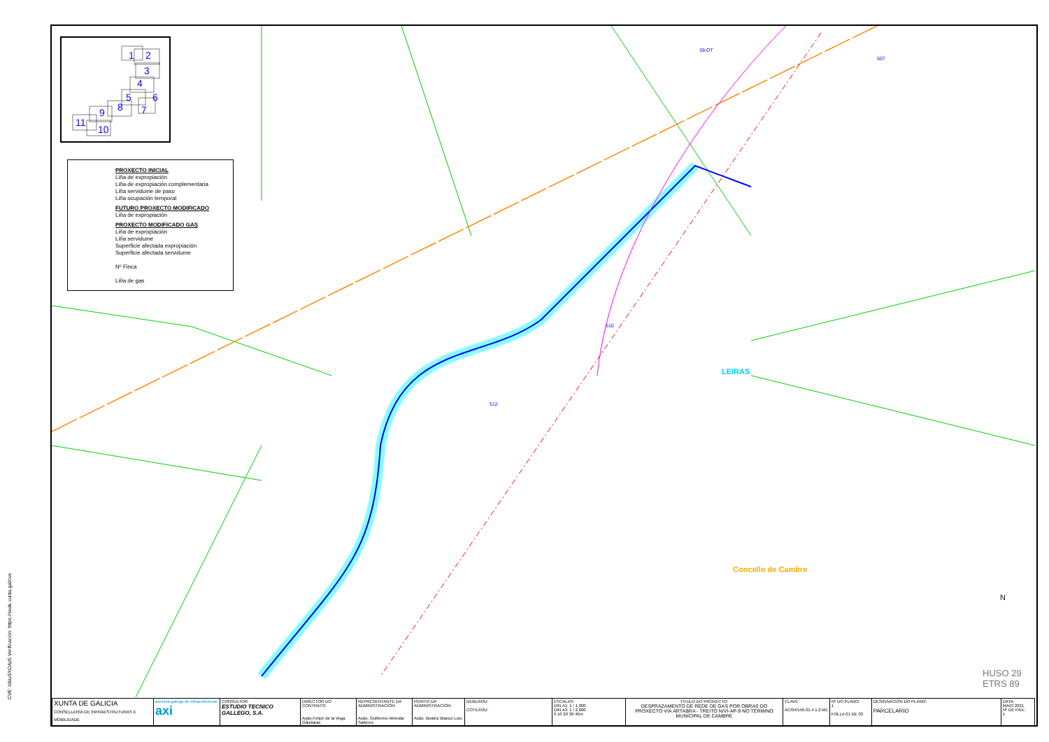1
2
3
4
5
6
7
8
9
11
10
PROXECTO INICIAL
Liña de expropiación
Liña de expropiación complementaria
Liña servidume de paso
Liña ocupación temporal
FUTURO PROXECTO MODIFICADO
Liña de expropiación
PROXECTO MODIFICADO GAS
Liña de expropiación
Liña servidume
Superficie afectada expropiación
Superficie afectada servidume
Nº Finca
Liña de gas
LEIRAS
Concello de Cambre
HUSO 29
ETRS 89
N
38-OT
507
510
512
CVE: b8ax5XOAp5 Verificación: https://sede.xunta.gal/cve
| XUNTA DE GALICIA CONSELLERÍA DE INFRAESTRUTURAS E MOBILIDADE | axencia galega de infraestruturas axi | CONSULTOR: ESTUDIO TECNICO GALLEGO, S.A. | DIRECTOR DO CONTRATO: Asdo.Felipe de la Vega Gándaras | REPRESENTANTE DA ADMINISTRACIÓN: Asdo. Guillermo Almeida Salleres | PERITO DA ADMINISTRACIÓN: Asdo. Beatriz Blanco Lois | DEBUXOU: COTEXOU: | ESCALAS: DIN A1: 1 / 1.000 DIN A3: 1 / 2.000 0 10 20 30 40m | TITULO DO PROXECTO: DESPRAZAMENTO DE REDE DE GAS POR OBRAS DO PROXECTO VÍA ÁRTABRA - TREITO N/VI-AP-9 NO TÉRMINO MUNICIPAL DE CAMBRE | CLAVE: AC/04/156.01.4.1.2.M1 | Nº DO PLANO: 1 FOLLA 01 DE 03 | DESIGNACIÓN DO PLANO: PARCELARIO | DATA: MAIO 2021 Nº DE PÁX.: 1 |